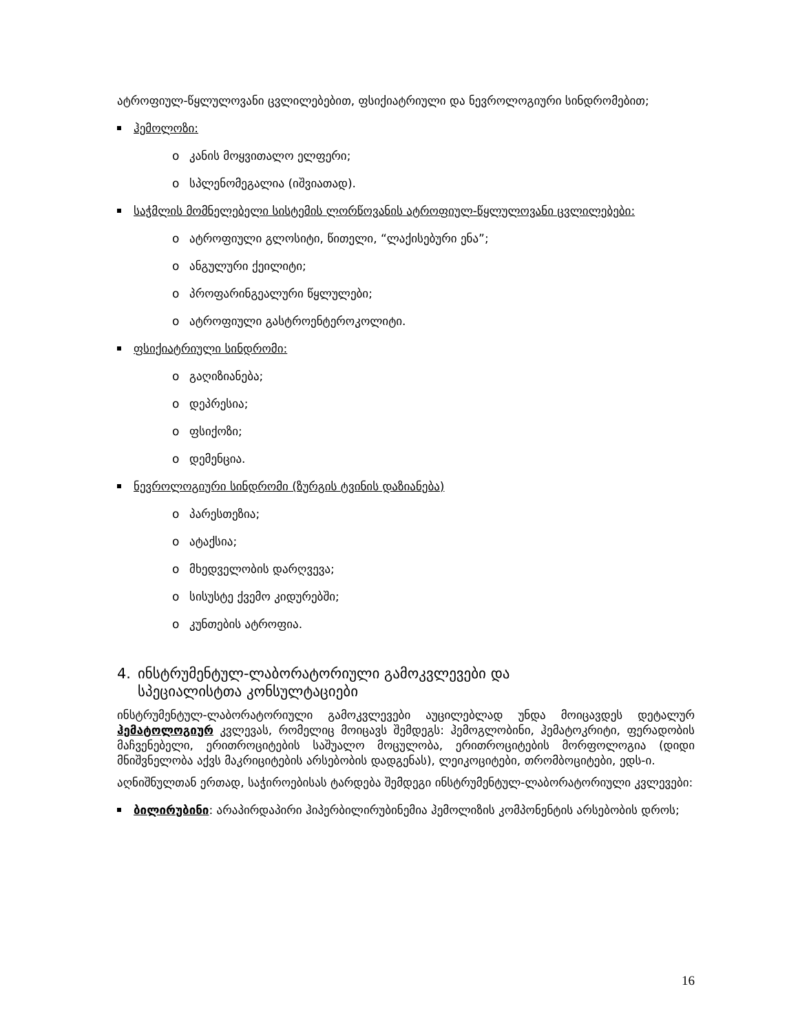ატროფიულ-წყლულოვანი ცვლილებებით, ფსიქიატრიული და ნევროლოგიური სინდრომებით;
ჰემოლოზი:
o კანის მოყვითალო ელფერი;
o სპლენომეგალია (იშვიათად).
საჭმლის მომნელებელი სისტემის ლორწოვანის ატროფიულ-წყლულოვანი ცვლილებები:
o ატროფიული გლოსიტი, წითელი, “ლაქისებური ენა”;
o ანგულური ქეილიტი;
o პროფარინგეალური წყლულები;
o ატროფიული გასტროენტეროკოლიტი.
ფსიქიატრიული სინდრომი:
o გაღიზიანება;
o დეპრესია;
o ფსიქოზი;
o დემენცია.
ნევროლოგიური სინდრომი (ზურგის ტვინის დაზიანება)
o პარესთეზია;
o ატაქსია;
o მხედველობის დარღვევა;
o სისუსტე ქვემო კიდურებში;
o კუნთების ატროფია.
4. ინსტრუმენტულ-ლაბორატორიული გამოკვლევები და
სპეციალისტთა კონსულტაციები
ინსტრუმენტულ-ლაბორატორიული გამოკვლევები აუცილებლად უნდა მოიცავდეს დეტალურ ჰემატოლოგიურ კვლევას, რომელიც მოიცავს შემდეგს: ჰემოგლობინი, ჰემატოკრიტი, ფერადობის მაჩვენებელი, ერითროციტების საშუალო მოცულობა, ერითროციტების მორფოლოგია (დიდი მნიშვნელობა აქვს მაკრიციტების არსებობის დადგენას), ლეიკოციტები, თრომბოციტები, ედს-ი.
აღნიშნულთან ერთად, საჭიროებისას ტარდება შემდეგი ინსტრუმენტულ-ლაბორატორიული კვლევები:
ბილირუბინი: არაპირდაპირი ჰიპერბილირუბინემია ჰემოლიზის კომპონენტის არსებობის დროს;
16